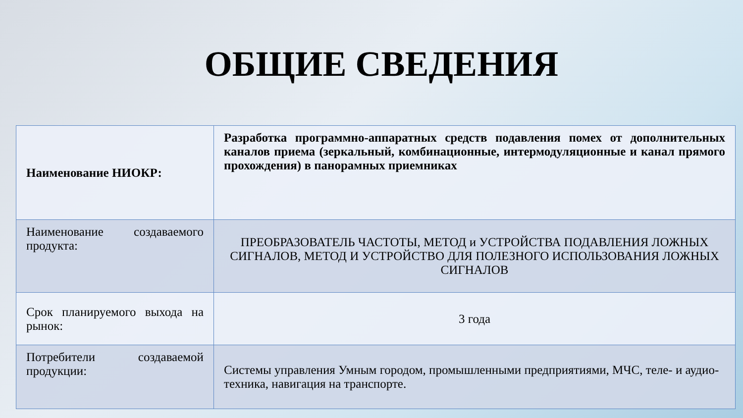ОБЩИЕ СВЕДЕНИЯ
| Наименование НИОКР: | Разработка программно-аппаратных средств подавления помех от дополнительных каналов приема (зеркальный, комбинационные, интермодуляционные и канал прямого прохождения) в панорамных приемниках |
| Наименование создаваемого продукта: | ПРЕОБРАЗОВАТЕЛЬ ЧАСТОТЫ, МЕТОД и УСТРОЙСТВА ПОДАВЛЕНИЯ ЛОЖНЫХ СИГНАЛОВ, МЕТОД И УСТРОЙСТВО ДЛЯ ПОЛЕЗНОГО ИСПОЛЬЗОВАНИЯ ЛОЖНЫХ СИГНАЛОВ |
| Срок планируемого выхода на рынок: | 3 года |
| Потребители создаваемой продукции: | Системы управления Умным городом, промышленными предприятиями, МЧС, теле- и аудио- техника, навигация на транспорте. |